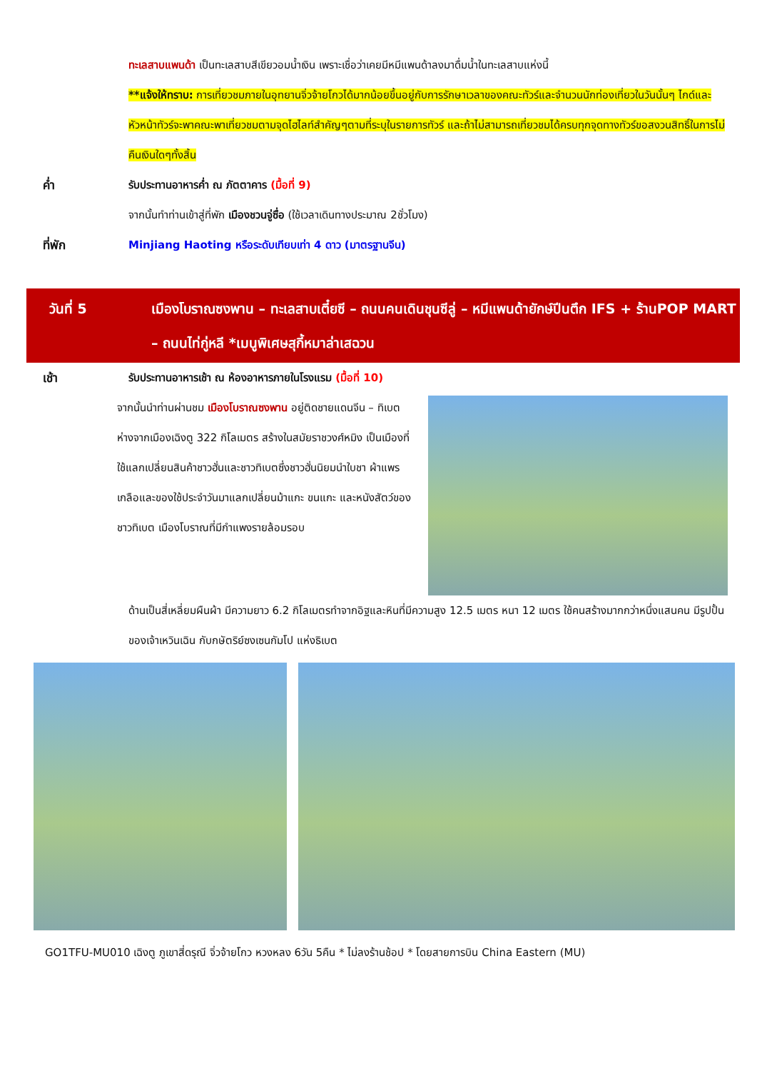ทะเลสาบแพนด้า เป็นทะเลสาบสีเขียวอมน้ำเงิน เพราะเชื่อว่าเคยมีหมีแพนด้าลงมาดื่มน้ำในทะเลสาบแห่งนี้
**แจ้งให้ทราบ: การเที่ยวชมภายในอุทยานจิ่วจ้ายโกวได้มากน้อยขึ้นอยู่กับการรักษาเวลาของคณะทัวร์และจำนวนนักท่องเที่ยวในวันนั้นๆ ไกด์และหัวหน้าทัวร์จะพาคณะพาเที่ยวชมตามจุดไฮไลท์สำคัญๆตามที่ระบุในรายการทัวร์ และถ้าไม่สามารถเที่ยวชมได้ครบทุกจุดทางทัวร์ขอสงวนสิทธิ์ในการไม่คืนเงินใดๆทั้งสิ้น
ค่ำ รับประทานอาหารค่ำ ณ ภัตตาคาร (มื้อที่ 9)
จากนั้นทำท่านเข้าสู่ที่พัก เมืองชวนจู่ซื่อ (ใช้เวลาเดินทางประมาณ 2ชั่วโมง)
ที่พัก Minjiang Haoting หรือระดับเทียบเท่า 4 ดาว (มาตรฐานจีน)
วันที่ 5 เมืองโบราณซงพาน – ทะเลสาบเตี๋ยซี – ถนนคนเดินชุนซีลู่ – หมีแพนด้ายักษ์ปีนตึก IFS + ร้านPOP MART – ถนนไท่กู่หลี *เมนูพิเศษสุกี้หมาล่าเสฉวน
เช้า รับประทานอาหารเช้า ณ ห้องอาหารภายในโรงแรม (มื้อที่ 10)
จากนั้นนำท่านผ่านชม เมืองโบราณซงพาน อยู่ติดชายแดนจีน – ทิเบต ห่างจากเมืองเฉิงตู 322 กิโลเมตร สร้างในสมัยราชวงศ์หมิง เป็นเมืองที่ใช้แลกเปลี่ยนสินค้าชาวฮั่นและชาวทิเบตซึ่งชาวฮั่นนิยมนำใบชา ผ้าแพร เกลือและของใช้ประจำวันมาแลกเปลี่ยนม้าแกะ ขนแกะ และหนังสัตว์ของชาวทิเบต เมืองโบราณที่มีกำแพงรายล้อมรอบ
ด้านเป็นสี่เหลี่ยมผืนผ้า มีความยาว 6.2 กิโลเมตรทำจากอิฐและหินที่มีความสูง 12.5 เมตร หนา 12 เมตร ใช้คนสร้างมากกว่าหนึ่งแสนคน มีรูปปั้นของเจ้าเหวินเฉิน กับกษัตริย์ซงเซนกัมโป แห่งธิเบต
GO1TFU-MU010 เฉิงตู ภูเขาสี่ดรุณี จิ่วจ้ายโกว หวงหลง 6วัน 5คืน * ไม่ลงร้านช้อป * โดยสายการบิน China Eastern (MU)